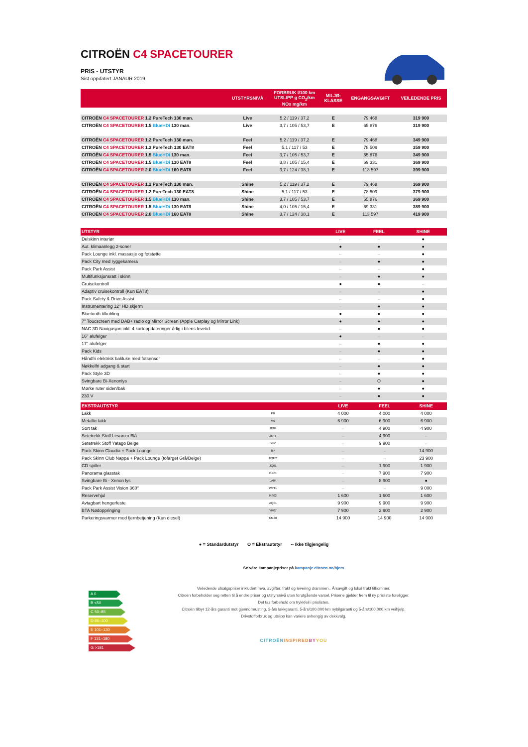CITROËN C4 SPACETOURER
PRIS - UTSTYR
Sist oppdatert JANAUR 2019
| | UTSTYRSNIVÅ | FORBRUK l/100 km UTSLIPP g CO<sub>2</sub>/km NOx mg/km | MILJØ- KLASSE | ENGANGSAVGIFT | VEILEDENDE PRIS |
| --- | --- | --- | --- | --- | --- |
| CITROËN C4 SPACETOURER 1.2 PureTech 130 man. | Live | 5,2 / 119 / 37,2 | E | 79 468 | 319 900 |
| CITROËN C4 SPACETOURER 1.5 BlueHDi 130 man. | Live | 3,7 / 105 / 53,7 | E | 65 876 | 319 900 |
| CITROËN C4 SPACETOURER 1.2 PureTech 130 man. | Feel | 5,2 / 119 / 37,2 | E | 79 468 | 349 900 |
| CITROËN C4 SPACETOURER 1.2 PureTech 130 EAT8 | Feel | 5,1 / 117 / 53 | E | 78 509 | 359 900 |
| CITROËN C4 SPACETOURER 1.5 BlueHDi 130 man. | Feel | 3,7 / 105 / 53,7 | E | 65 876 | 349 900 |
| CITROËN C4 SPACETOURER 1.5 BlueHDi 130 EAT8 | Feel | 3,8 / 105 / 15,4 | E | 69 331 | 369 900 |
| CITROËN C4 SPACETOURER 2.0 BlueHDi 160 EAT8 | Feel | 3,7 / 124 / 38,1 | E | 113 597 | 399 900 |
| CITROËN C4 SPACETOURER 1.2 PureTech 130 man. | Shine | 5,2 / 119 / 37,2 | E | 79 468 | 369 900 |
| CITROËN C4 SPACETOURER 1.2 PureTech 130 EAT8 | Shine | 5,1 / 117 / 53 | E | 78 509 | 379 900 |
| CITROËN C4 SPACETOURER 1.5 BlueHDi 130 man. | Shine | 3,7 / 105 / 53,7 | E | 65 876 | 369 900 |
| CITROËN C4 SPACETOURER 1.5 BlueHDi 130 EAT8 | Shine | 4,0 / 105 / 15,4 | E | 69 331 | 389 900 |
| CITROËN C4 SPACETOURER 2.0 BlueHDi 160 EAT8 | Shine | 3,7 / 124 / 38,1 | E | 113 597 | 419 900 |
| UTSTYR | LIVE | FEEL | SHINE |
| --- | --- | --- | --- |
| Delskinn interiør | -- | -- | ● |
| Aut. klimaanlegg 2-soner | ● | ● | ● |
| Pack Lounge inkl. massasje og fotstøtte | -- | -- | ● |
| Pack City med ryggekamera | -- | ● | ● |
| Pack Park Assist | -- | -- | ● |
| Multifunksjonsratt i skinn | -- | ● | ● |
| Cruisekontroll | ● | ● | -- |
| Adaptiv cruisekontroll (Kun EAT8) | -- | -- | ● |
| Pack Safety & Drive Assist | -- | -- | ● |
| Instrumentering 12'' HD skjerm | -- | ● | ● |
| Bluetooth tilkobling | ● | ● | ● |
| 7" Toucscreen med DAB+ radio og Mirror Screen (Apple Carplay og Mirror Link) | ● | ● | ● |
| NAC 3D Navigasjon inkl. 4 kartoppdateringer årlig i bilens levetid | -- | ● | ● |
| 16'' alufelger | ● | -- | -- |
| 17'' alufelger | -- | ● | ● |
| Pack Kids | -- | ● | ● |
| Håndfri elektrisk bakluke med fotsensor | -- | -- | ● |
| Nøkkelfri adgang & start | -- | ● | ● |
| Pack Style 3D | -- | ● | ● |
| Svingbare Bi-Xenonlys | -- | O | ● |
| Mørke ruter siden/bak | -- | ● | ● |
| 230 V | -- | ● | ● |
| EKSTRAUTSTYR | | LIVE | FEEL | SHINE |
| --- | --- | --- | --- | --- |
| Lakk | P0 | 4 000 | 4 000 | 4 000 |
| Metallic lakk | M0 | 6 900 | 6 900 | 6 900 |
| Sort tak | JD04 | -- | 4 900 | 4 900 |
| Setetrekk Stoff Levanzo Blå | 26FY | -- | 4 900 | -- |
| Setetrekk Stoff Yatago Beige | IXFC | -- | 9 900 | -- |
| Pack Skinn Claudia + Pack Lounge | 8P | -- | -- | 14 900 |
| Pack Skinn Club Nappa + Pack Lounge (tofarget Grå/Beige) | 8QFC | -- | -- | 23 900 |
| CD spiller | JQ01 | -- | 1 900 | 1 900 |
| Panorama glasstak | OK01 | -- | 7 900 | 7 900 |
| Svingbare Bi - Xenon lys | LA04 | -- | 8 900 | ● |
| Pack Park Assist Vision 360° | WY11 | -- | -- | 9 000 |
| Reservehjul | RS02 | 1 600 | 1 600 | 1 600 |
| Avtagbart hengerfeste | AQ01 | 9 900 | 9 900 | 9 900 |
| BTA Nødoppringing | YR07 | 7 900 | 2 900 | 2 900 |
| Parkeringsvarmer med fjernbetjening (Kun diesel) | KM30 | 14 900 | 14 900 | 14 900 |
● = Standardutstyr O = Ekstrautstyr -- Ikke tilgjengelig
Se våre kampanjepriser på kampanje.citroen.no/hjem
Veiledende utsalgspriser inkludert mva, avgifter, frakt og levering drammen.. Årsavgift og lokal frakt tilkommer.
Citroën forbeholder seg retten til å endre priser og utstyrsnivå uten forutgående varsel. Prisene gjelder frem til ny prisliste foreligger.
Det tas forbehold om trykkfeil i prislisten.
Citroën tilbyr 12-års garanti mot gjennomrusting, 3-års lakkgaranti, 5-års/100.000 km nybilgaranti og 5-års/100.000 km veihjelp.
Drivstofforbruk og utslipp kan variere avhengig av dekkvalg.
CITROËN INSPIRED BY YOU
A 0
B <50
C 50–85
D 86–100
E 101–130
F 131–180
G >181